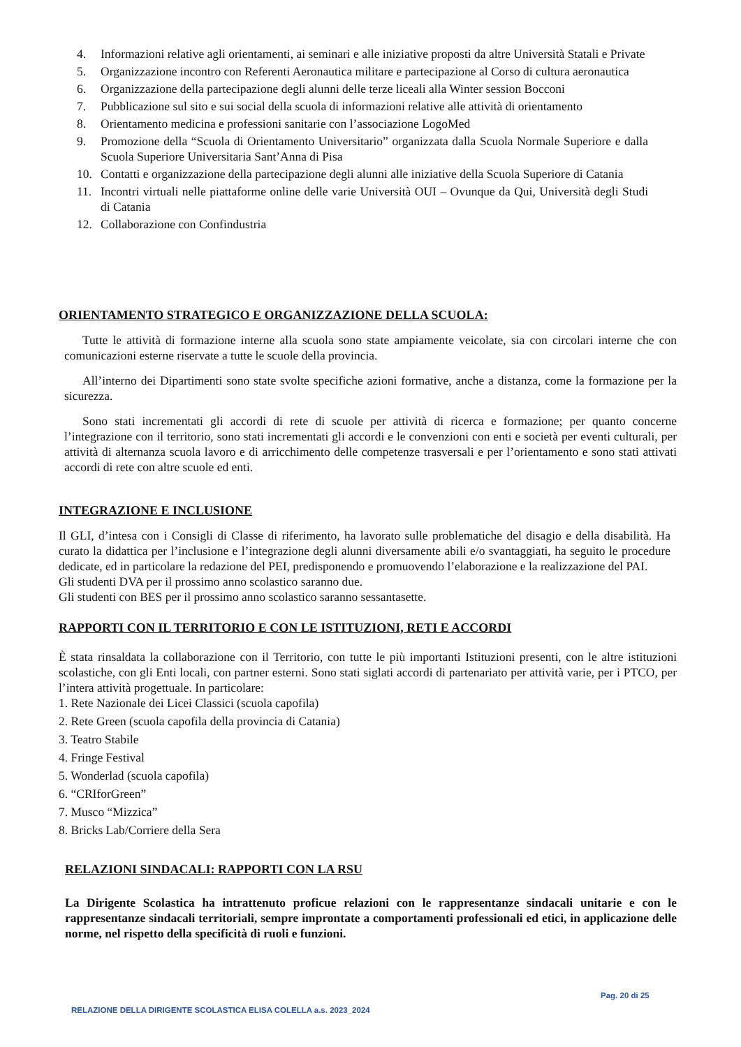4. Informazioni relative agli orientamenti, ai seminari e alle iniziative proposti da altre Università Statali e Private
5. Organizzazione incontro con Referenti Aeronautica militare e partecipazione al Corso di cultura aeronautica
6. Organizzazione della partecipazione degli alunni delle terze liceali alla Winter session Bocconi
7. Pubblicazione sul sito e sui social della scuola di informazioni relative alle attività di orientamento
8. Orientamento medicina e professioni sanitarie con l’associazione LogoMed
9. Promozione della “Scuola di Orientamento Universitario” organizzata dalla Scuola Normale Superiore e dalla Scuola Superiore Universitaria Sant’Anna di Pisa
10. Contatti e organizzazione della partecipazione degli alunni alle iniziative della Scuola Superiore di Catania
11. Incontri virtuali nelle piattaforme online delle varie Università OUI – Ovunque da Qui, Università degli Studi di Catania
12. Collaborazione con Confindustria
ORIENTAMENTO STRATEGICO E ORGANIZZAZIONE DELLA SCUOLA:
Tutte le attività di formazione interne alla scuola sono state ampiamente veicolate, sia con circolari interne che con comunicazioni esterne riservate a tutte le scuole della provincia.
All’interno dei Dipartimenti sono state svolte specifiche azioni formative, anche a distanza, come la formazione per la sicurezza.
Sono stati incrementati gli accordi di rete di scuole per attività di ricerca e formazione; per quanto concerne l’integrazione con il territorio, sono stati incrementati gli accordi e le convenzioni con enti e società per eventi culturali, per attività di alternanza scuola lavoro e di arricchimento delle competenze trasversali e per l’orientamento e sono stati attivati accordi di rete con altre scuole ed enti.
INTEGRAZIONE E INCLUSIONE
Il GLI, d’intesa con i Consigli di Classe di riferimento, ha lavorato sulle problematiche del disagio e della disabilità. Ha curato la didattica per l’inclusione e l’integrazione degli alunni diversamente abili e/o svantaggiati, ha seguito le procedure dedicate, ed in particolare la redazione del PEI, predisponendo e promuovendo l’elaborazione e la realizzazione del PAI.
Gli studenti DVA per il prossimo anno scolastico saranno due.
Gli studenti con BES per il prossimo anno scolastico saranno sessantasette.
RAPPORTI CON IL TERRITORIO E CON LE ISTITUZIONI, RETI E ACCORDI
È stata rinsaldata la collaborazione con il Territorio, con tutte le più importanti Istituzioni presenti, con le altre istituzioni scolastiche, con gli Enti locali, con partner esterni. Sono stati siglati accordi di partenariato per attività varie, per i PTCO, per l’intera attività progettuale. In particolare:
1. Rete Nazionale dei Licei Classici (scuola capofila)
2. Rete Green (scuola capofila della provincia di Catania)
3. Teatro Stabile
4. Fringe Festival
5. Wonderlad (scuola capofila)
6. “CRIforGreen”
7. Musco “Mizzica”
8. Bricks Lab/Corriere della Sera
RELAZIONI SINDACALI: RAPPORTI CON LA RSU
La Dirigente Scolastica ha intrattenuto proficue relazioni con le rappresentanze sindacali unitarie e con le rappresentanze sindacali territoriali, sempre improntate a comportamenti professionali ed etici, in applicazione delle norme, nel rispetto della specificità di ruoli e funzioni.
Pag. 20 di 25
RELAZIONE DELLA DIRIGENTE SCOLASTICA ELISA COLELLA a.s. 2023_2024